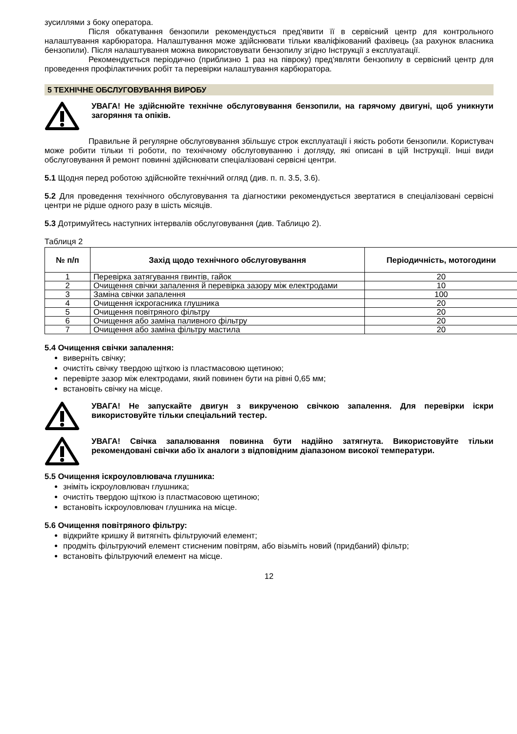зусиллями з боку оператора.
Після обкатування бензопили рекомендується пред'явити її в сервісний центр для контрольного налаштування карбюратора. Налаштування може здійснювати тільки кваліфікований фахівець (за рахунок власника бензопили). Після налаштування можна використовувати бензопилу згідно Інструкції з експлуатації.
Рекомендується періодично (приблизно 1 раз на півроку) пред'являти бензопилу в сервісний центр для проведення профілактичних робіт та перевірки налаштування карбюратора.
5 ТЕХНІЧНЕ ОБСЛУГОВУВАННЯ ВИРОБУ
УВАГА! Не здійснюйте технічне обслуговування бензопили, на гарячому двигуні, щоб уникнути загоряння та опіків.
Правильне й регулярне обслуговування збільшує строк експлуатації і якість роботи бензопили. Користувач може робити тільки ті роботи, по технічному обслуговуванню і догляду, які описані в цій Інструкції. Інші види обслуговування й ремонт повинні здійснювати спеціалізовані сервісні центри.
5.1 Щодня перед роботою здійснюйте технічний огляд (див. п. п. 3.5, 3.6).
5.2 Для проведення технічного обслуговування та діагностики рекомендується звертатися в спеціалізовані сервісні центри не рідше одного разу в шість місяців.
5.3 Дотримуйтесь наступних інтервалів обслуговування (див. Таблицю 2).
Таблиця 2
| № п/п | Захід щодо технічного обслуговування | Періодичність, мотогодини |
| --- | --- | --- |
| 1 | Перевірка затягування гвинтів, гайок | 20 |
| 2 | Очищення свічки запалення й перевірка зазору між електродами | 10 |
| 3 | Заміна свічки запалення | 100 |
| 4 | Очищення іскрогасника глушника | 20 |
| 5 | Очищення повітряного фільтру | 20 |
| 6 | Очищення або заміна паливного фільтру | 20 |
| 7 | Очищення або заміна фільтру мастила | 20 |
5.4 Очищення свічки запалення:
виверніть свічку;
очистіть свічку твердою щіткою із пластмасовою щетиною;
перевірте зазор між електродами, який повинен бути на рівні 0,65 мм;
встановіть свічку на місце.
УВАГА! Не запускайте двигун з викрученою свічкою запалення. Для перевірки іскри використовуйте тільки спеціальний тестер.
УВАГА! Свічка запалювання повинна бути надійно затягнута. Використовуйте тільки рекомендовані свічки або їх аналоги з відповідним діапазоном високої температури.
5.5 Очищення іскроуловлювача глушника:
зніміть іскроуловлювач глушника;
очистіть твердою щіткою із пластмасовою щетиною;
встановіть іскроуловлювач глушника на місце.
5.6 Очищення повітряного фільтру:
відкрийте кришку й витягніть фільтруючий елемент;
продміть фільтруючий елемент стисненим повітрям, або візьміть новий (придбаний) фільтр;
встановіть фільтруючий елемент на місце.
12